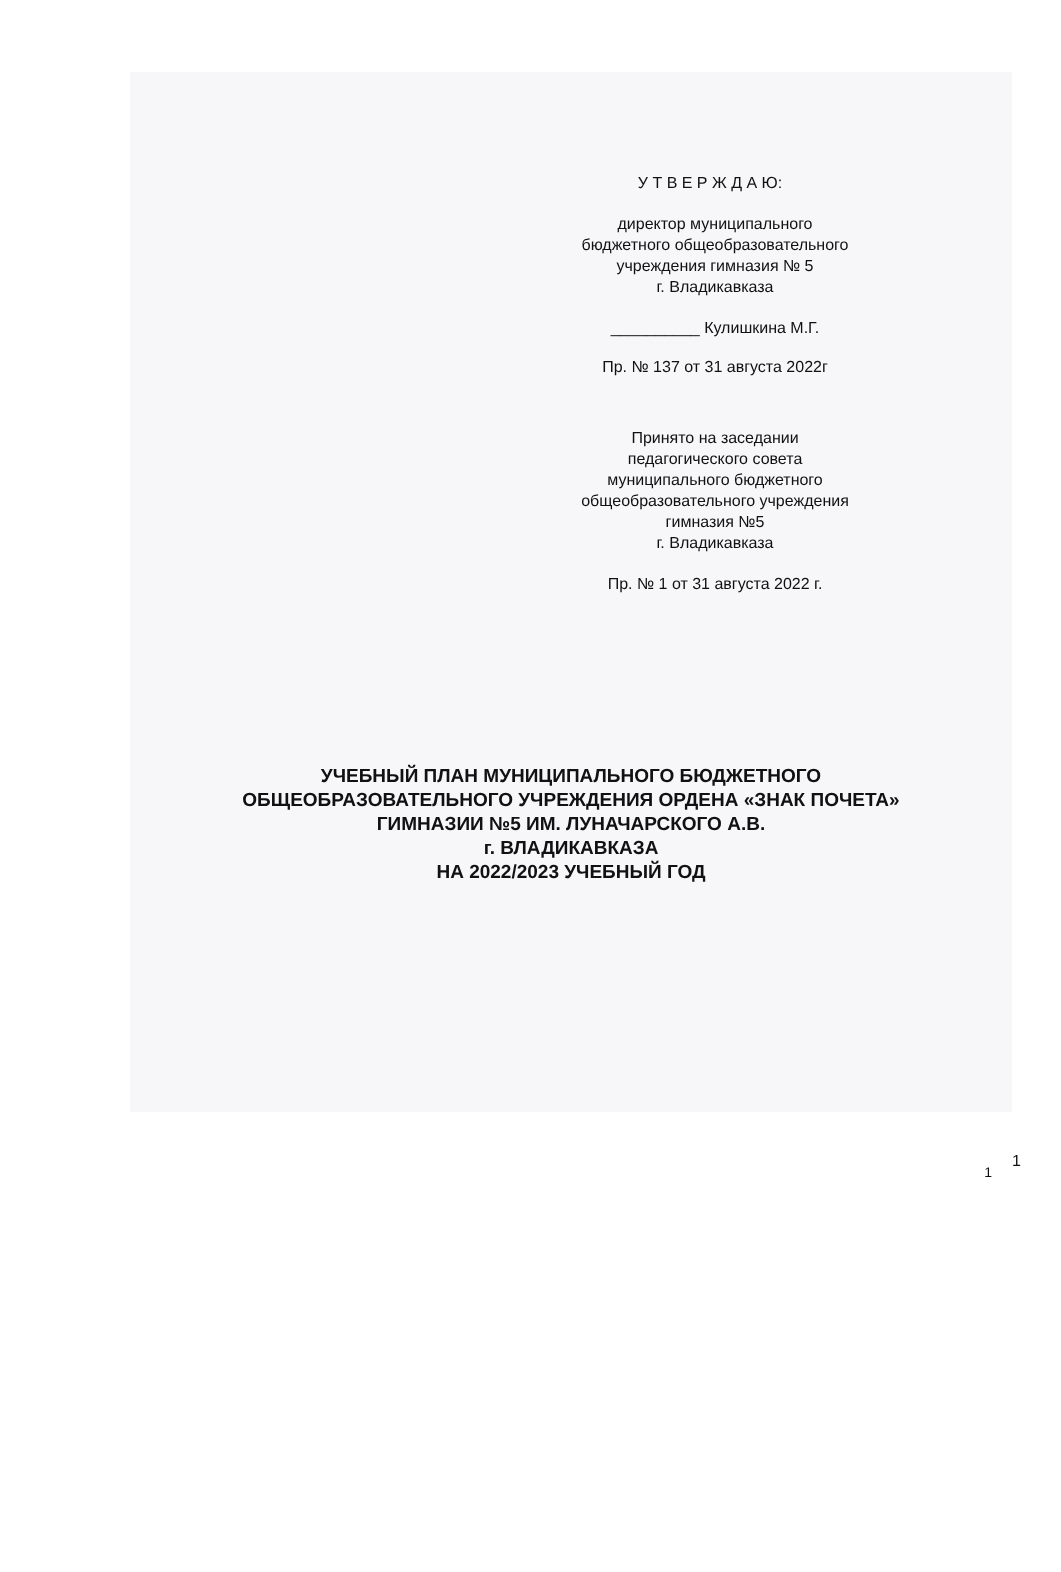У Т В Е Р Ж Д А Ю:
директор муниципального
бюджетного общеобразовательного
учреждения гимназия № 5
г. Владикавказа
__________ Кулишкина М.Г.
Пр. № 137 от 31 августа 2022г
Принято на заседании
педагогического совета
муниципального бюджетного
общеобразовательного учреждения
гимназия №5
г. Владикавказа
Пр. № 1 от 31 августа 2022 г.
УЧЕБНЫЙ ПЛАН МУНИЦИПАЛЬНОГО БЮДЖЕТНОГО
ОБЩЕОБРАЗОВАТЕЛЬНОГО УЧРЕЖДЕНИЯ ОРДЕНА «ЗНАК ПОЧЕТА»
ГИМНАЗИИ №5 ИМ. ЛУНАЧАРСКОГО А.В.
г. ВЛАДИКАВКАЗА
НА 2022/2023 УЧЕБНЫЙ ГОД
1
1